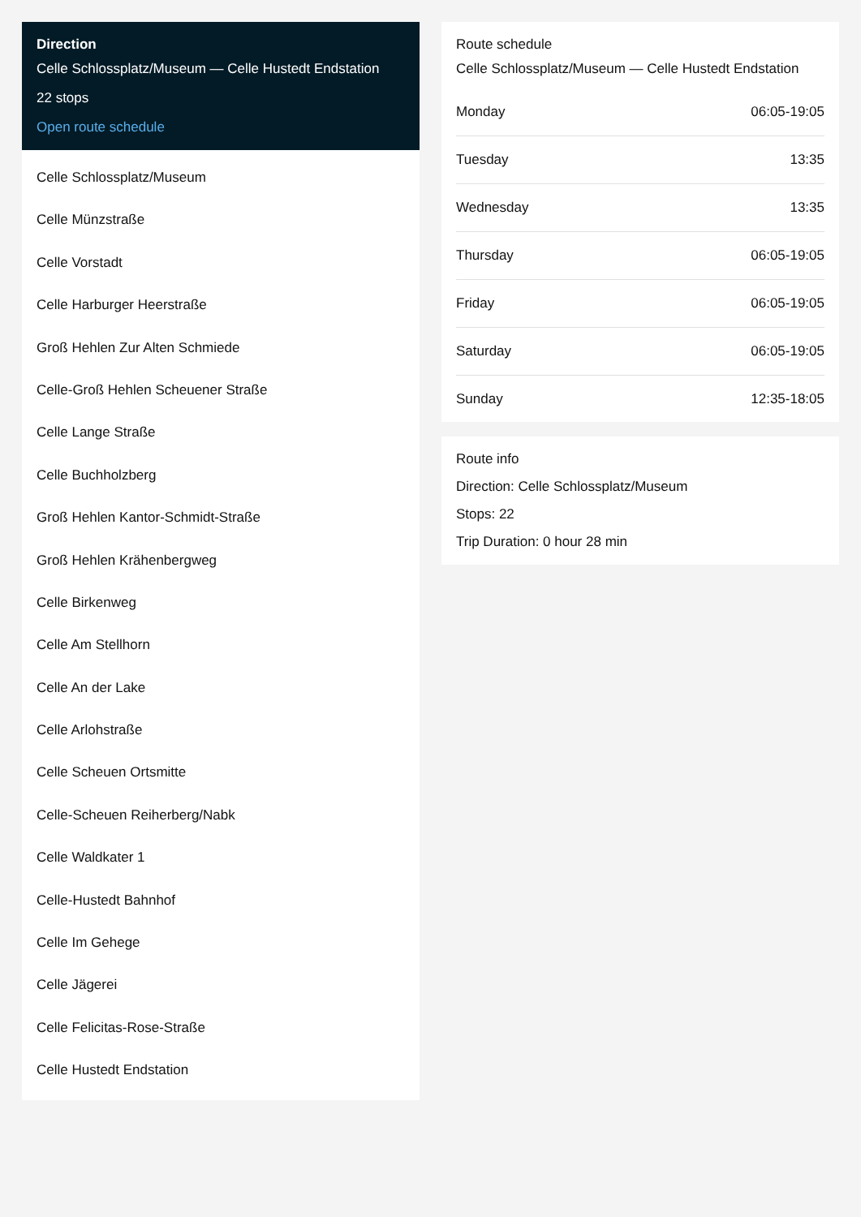Direction
Celle Schlossplatz/Museum — Celle Hustedt Endstation
22 stops
Open route schedule
Celle Schlossplatz/Museum
Celle Münzstraße
Celle Vorstadt
Celle Harburger Heerstraße
Groß Hehlen Zur Alten Schmiede
Celle-Groß Hehlen Scheuener Straße
Celle Lange Straße
Celle Buchholzberg
Groß Hehlen Kantor-Schmidt-Straße
Groß Hehlen Krähenbergweg
Celle Birkenweg
Celle Am Stellhorn
Celle An der Lake
Celle Arlohstraße
Celle Scheuen Ortsmitte
Celle-Scheuen Reiherberg/Nabk
Celle Waldkater 1
Celle-Hustedt Bahnhof
Celle Im Gehege
Celle Jägerei
Celle Felicitas-Rose-Straße
Celle Hustedt Endstation
Route schedule
Celle Schlossplatz/Museum — Celle Hustedt Endstation
| Monday | 06:05-19:05 |
| Tuesday | 13:35 |
| Wednesday | 13:35 |
| Thursday | 06:05-19:05 |
| Friday | 06:05-19:05 |
| Saturday | 06:05-19:05 |
| Sunday | 12:35-18:05 |
Route info
Direction: Celle Schlossplatz/Museum
Stops: 22
Trip Duration: 0 hour 28 min